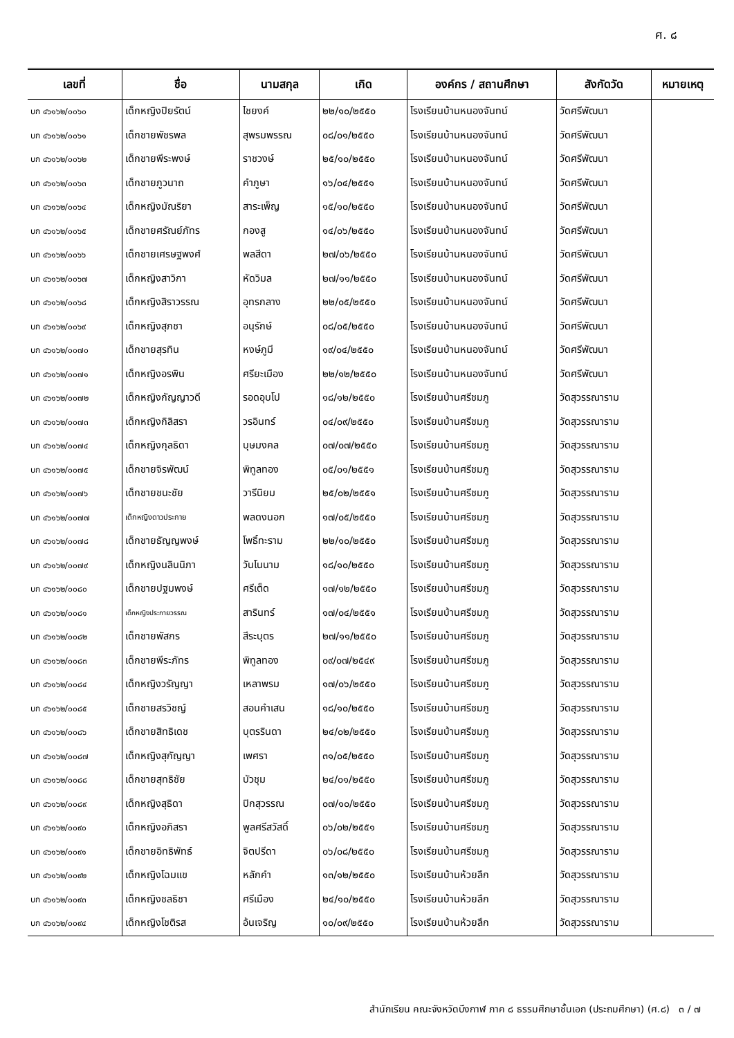ศ. ๘
| เลขที่ | ชื่อ | นามสกุล | เกิด | องค์กร / สถานศึกษา | สังกัดวัด | หมายเหตุ |
| --- | --- | --- | --- | --- | --- | --- |
| บก ๔๖๑๖๒/๐๐๖๐ | เด็กหญิงปิยรัตน์ | ไชยงค์ | ๒๒/๑๐/๒๕๕๐ | โรงเรียนบ้านหนองจันทน์ | วัดศรีพัฒนา | |
| บก ๔๖๑๖๒/๐๐๖๑ | เด็กชายพัชรพล | สุพรมพรรณ | ๐๘/๐๑/๒๕๕๐ | โรงเรียนบ้านหนองจันทน์ | วัดศรีพัฒนา | |
| บก ๔๖๑๖๒/๐๐๖๒ | เด็กชายพีระพงษ์ | ราชวงษ์ | ๒๕/๑๐/๒๕๕๐ | โรงเรียนบ้านหนองจันทน์ | วัดศรีพัฒนา | |
| บก ๔๖๑๖๒/๐๐๖๓ | เด็กชายภูวนาถ | คำภูษา | ๑๖/๐๔/๒๕๕๑ | โรงเรียนบ้านหนองจันทน์ | วัดศรีพัฒนา | |
| บก ๔๖๑๖๒/๐๐๖๔ | เด็กหญิงมัณริยา | สาระเพ็ญ | ๑๕/๑๐/๒๕๕๐ | โรงเรียนบ้านหนองจันทน์ | วัดศรีพัฒนา | |
| บก ๔๖๑๖๒/๐๐๖๕ | เด็กชายศรัณย์ภัทร | กองสู | ๑๔/๐๖/๒๕๕๐ | โรงเรียนบ้านหนองจันทน์ | วัดศรีพัฒนา | |
| บก ๔๖๑๖๒/๐๐๖๖ | เด็กชายเศรษฐพงศ์ | พลสีดา | ๒๗/๐๖/๒๕๕๐ | โรงเรียนบ้านหนองจันทน์ | วัดศรีพัฒนา | |
| บก ๔๖๑๖๒/๐๐๖๗ | เด็กหญิงสาวิกา | หัดวิมล | ๒๗/๑๑/๒๕๕๐ | โรงเรียนบ้านหนองจันทน์ | วัดศรีพัฒนา | |
| บก ๔๖๑๖๒/๐๐๖๘ | เด็กหญิงสิราวรรณ | อุทรกลาง | ๒๒/๐๕/๒๕๕๐ | โรงเรียนบ้านหนองจันทน์ | วัดศรีพัฒนา | |
| บก ๔๖๑๖๒/๐๐๖๙ | เด็กหญิงสุภชา | อนุรักษ์ | ๐๘/๐๕/๒๕๕๐ | โรงเรียนบ้านหนองจันทน์ | วัดศรีพัฒนา | |
| บก ๔๖๑๖๒/๐๐๗๐ | เด็กชายสุรทิน | หงษ์ภูมี | ๑๙/๐๔/๒๕๕๐ | โรงเรียนบ้านหนองจันทน์ | วัดศรีพัฒนา | |
| บก ๔๖๑๖๒/๐๐๗๑ | เด็กหญิงอรพิน | ศรียะเมือง | ๒๒/๑๒/๒๕๕๐ | โรงเรียนบ้านหนองจันทน์ | วัดศรีพัฒนา | |
| บก ๔๖๑๖๒/๐๐๗๒ | เด็กหญิงกัญญาวดี | รอดอุบโป | ๑๘/๑๒/๒๕๕๐ | โรงเรียนบ้านศรีชมภู | วัดสุวรรณาราม | |
| บก ๔๖๑๖๒/๐๐๗๓ | เด็กหญิงกิลิสรา | วรอินทร์ | ๐๔/๐๙/๒๕๕๐ | โรงเรียนบ้านศรีชมภู | วัดสุวรรณาราม | |
| บก ๔๖๑๖๒/๐๐๗๔ | เด็กหญิงกุลธิดา | บุษมงคล | ๐๗/๐๗/๒๕๕๐ | โรงเรียนบ้านศรีชมภู | วัดสุวรรณาราม | |
| บก ๔๖๑๖๒/๐๐๗๕ | เด็กชายจิรพัฒน์ | พิทูลทอง | ๐๕/๐๑/๒๕๕๑ | โรงเรียนบ้านศรีชมภู | วัดสุวรรณาราม | |
| บก ๔๖๑๖๒/๐๐๗๖ | เด็กชายชนะชัย | วารีนิยม | ๒๕/๐๒/๒๕๕๑ | โรงเรียนบ้านศรีชมภู | วัดสุวรรณาราม | |
| บก ๔๖๑๖๒/๐๐๗๗ | เด็กหญิงดาวประกาย | พลดงนอก | ๑๗/๐๕/๒๕๕๐ | โรงเรียนบ้านศรีชมภู | วัดสุวรรณาราม | |
| บก ๔๖๑๖๒/๐๐๗๘ | เด็กชายธัญญพงษ์ | โพธิ์ทะราม | ๒๒/๑๐/๒๕๕๐ | โรงเรียนบ้านศรีชมภู | วัดสุวรรณาราม | |
| บก ๔๖๑๖๒/๐๐๗๙ | เด็กหญิงนลินนิภา | วันโนนาม | ๑๘/๑๐/๒๕๕๐ | โรงเรียนบ้านศรีชมภู | วัดสุวรรณาราม | |
| บก ๔๖๑๖๒/๐๐๘๐ | เด็กชายปฐมพงษ์ | ศรีเต็ด | ๑๗/๑๒/๒๕๕๐ | โรงเรียนบ้านศรีชมภู | วัดสุวรรณาราม | |
| บก ๔๖๑๖๒/๐๐๘๑ | เด็กหญิงประกายวรรณ | สารินทร์ | ๑๗/๐๔/๒๕๕๑ | โรงเรียนบ้านศรีชมภู | วัดสุวรรณาราม | |
| บก ๔๖๑๖๒/๐๐๘๒ | เด็กชายพัสกร | สีระบุตร | ๒๗/๑๑/๒๕๕๐ | โรงเรียนบ้านศรีชมภู | วัดสุวรรณาราม | |
| บก ๔๖๑๖๒/๐๐๘๓ | เด็กชายพีระภัทร | พิทูลทอง | ๐๙/๐๗/๒๕๔๙ | โรงเรียนบ้านศรีชมภู | วัดสุวรรณาราม | |
| บก ๔๖๑๖๒/๐๐๘๔ | เด็กหญิงวรัญญา | เหลาพรม | ๑๗/๐๖/๒๕๕๐ | โรงเรียนบ้านศรีชมภู | วัดสุวรรณาราม | |
| บก ๔๖๑๖๒/๐๐๘๕ | เด็กชายสรวิชญ์ | สอนคำเสน | ๑๘/๑๐/๒๕๕๐ | โรงเรียนบ้านศรีชมภู | วัดสุวรรณาราม | |
| บก ๔๖๑๖๒/๐๐๘๖ | เด็กชายสิทธิเดช | บุตรรินดา | ๒๔/๐๒/๒๕๕๐ | โรงเรียนบ้านศรีชมภู | วัดสุวรรณาราม | |
| บก ๔๖๑๖๒/๐๐๘๗ | เด็กหญิงสุกัญญา | เพศรา | ๓๑/๐๕/๒๕๕๐ | โรงเรียนบ้านศรีชมภู | วัดสุวรรณาราม | |
| บก ๔๖๑๖๒/๐๐๘๘ | เด็กชายสุทธิชัย | บัวชุม | ๒๔/๐๑/๒๕๕๐ | โรงเรียนบ้านศรีชมภู | วัดสุวรรณาราม | |
| บก ๔๖๑๖๒/๐๐๘๙ | เด็กหญิงสุธิดา | ปิกสุวรรณ | ๐๗/๑๐/๒๕๕๐ | โรงเรียนบ้านศรีชมภู | วัดสุวรรณาราม | |
| บก ๔๖๑๖๒/๐๐๙๐ | เด็กหญิงอภิสรา | พูลศรีสวัสดิ์ | ๐๖/๐๒/๒๕๕๑ | โรงเรียนบ้านศรีชมภู | วัดสุวรรณาราม | |
| บก ๔๖๑๖๒/๐๐๙๑ | เด็กชายอิทธิพัทธ์ | จิตปรีดา | ๐๖/๐๘/๒๕๕๐ | โรงเรียนบ้านศรีชมภู | วัดสุวรรณาราม | |
| บก ๔๖๑๖๒/๐๐๙๒ | เด็กหญิงโฉมแข | หลักคำ | ๑๓/๑๒/๒๕๕๐ | โรงเรียนบ้านห้วยลึก | วัดสุวรรณาราม | |
| บก ๔๖๑๖๒/๐๐๙๓ | เด็กหญิงชลธิชา | ศรีเมือง | ๒๔/๑๐/๒๕๕๐ | โรงเรียนบ้านห้วยลึก | วัดสุวรรณาราม | |
| บก ๔๖๑๖๒/๐๐๙๔ | เด็กหญิงโชติรส | อ้นเจริญ | ๑๐/๐๙/๒๕๕๐ | โรงเรียนบ้านห้วยลึก | วัดสุวรรณาราม | |
สำนักเรียน คณะจังหวัดบึงกาฬ ภาค ๘ ธรรมศึกษาชั้นเอก (ประถมศึกษา) (ศ.๘) ๓ / ๗